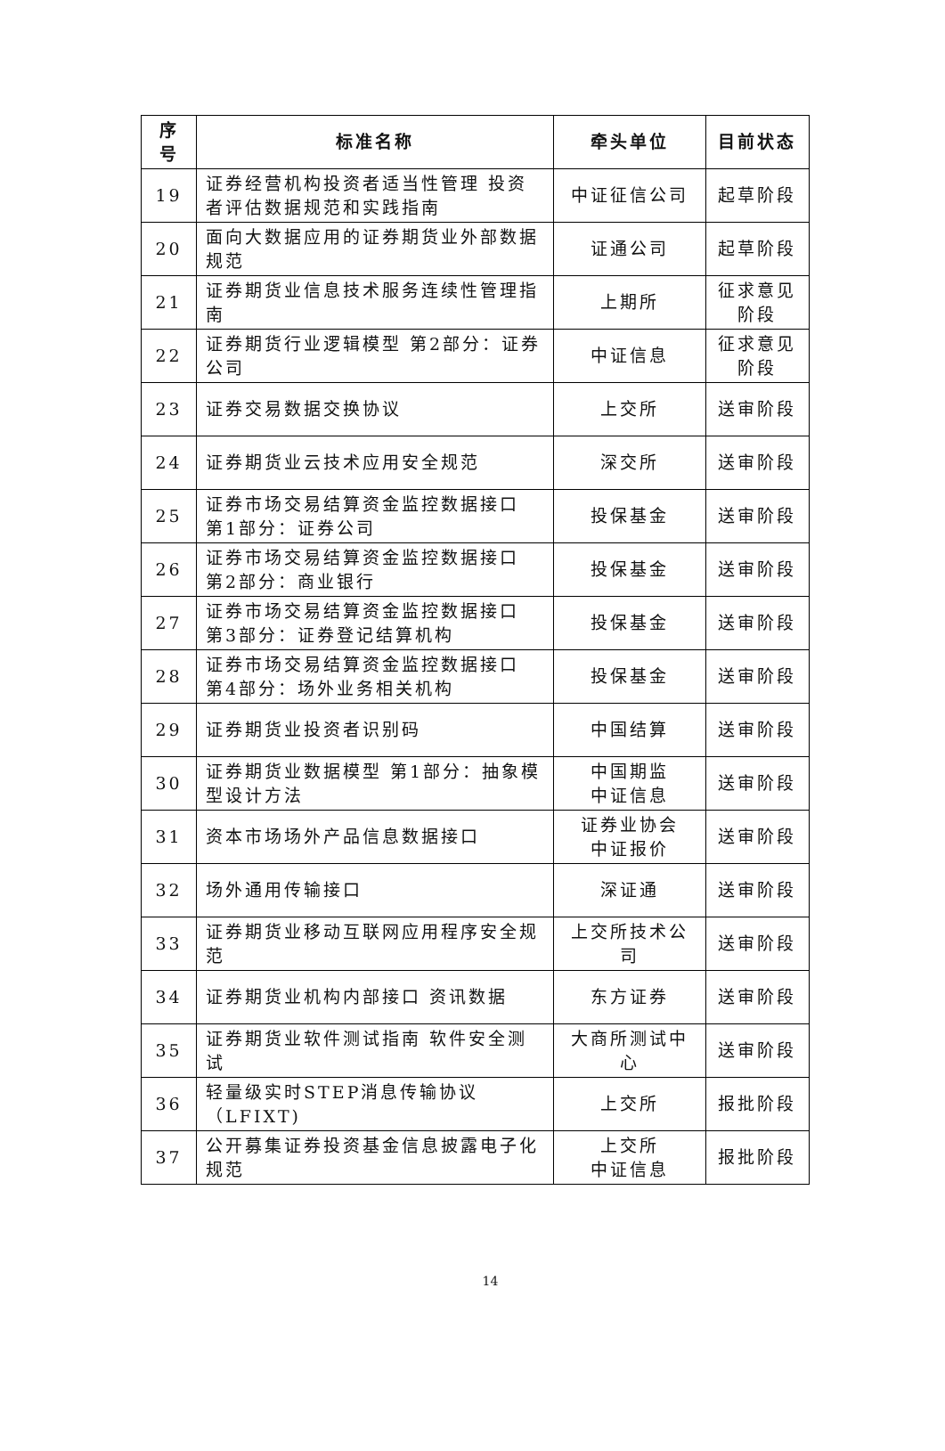| 序号 | 标准名称 | 牵头单位 | 目前状态 |
| --- | --- | --- | --- |
| 19 | 证券经营机构投资者适当性管理 投资者评估数据规范和实践指南 | 中证征信公司 | 起草阶段 |
| 20 | 面向大数据应用的证券期货业外部数据规范 | 证通公司 | 起草阶段 |
| 21 | 证券期货业信息技术服务连续性管理指南 | 上期所 | 征求意见阶段 |
| 22 | 证券期货行业逻辑模型 第2部分：证券公司 | 中证信息 | 征求意见阶段 |
| 23 | 证券交易数据交换协议 | 上交所 | 送审阶段 |
| 24 | 证券期货业云技术应用安全规范 | 深交所 | 送审阶段 |
| 25 | 证券市场交易结算资金监控数据接口 第1部分：证券公司 | 投保基金 | 送审阶段 |
| 26 | 证券市场交易结算资金监控数据接口 第2部分：商业银行 | 投保基金 | 送审阶段 |
| 27 | 证券市场交易结算资金监控数据接口 第3部分：证券登记结算机构 | 投保基金 | 送审阶段 |
| 28 | 证券市场交易结算资金监控数据接口 第4部分：场外业务相关机构 | 投保基金 | 送审阶段 |
| 29 | 证券期货业投资者识别码 | 中国结算 | 送审阶段 |
| 30 | 证券期货业数据模型 第1部分：抽象模型设计方法 | 中国期监 中证信息 | 送审阶段 |
| 31 | 资本市场场外产品信息数据接口 | 证券业协会 中证报价 | 送审阶段 |
| 32 | 场外通用传输接口 | 深证通 | 送审阶段 |
| 33 | 证券期货业移动互联网应用程序安全规范 | 上交所技术公司 | 送审阶段 |
| 34 | 证券期货业机构内部接口 资讯数据 | 东方证券 | 送审阶段 |
| 35 | 证券期货业软件测试指南 软件安全测试 | 大商所测试中心 | 送审阶段 |
| 36 | 轻量级实时STEP消息传输协议（LFIXT) | 上交所 | 报批阶段 |
| 37 | 公开募集证券投资基金信息披露电子化规范 | 上交所 中证信息 | 报批阶段 |
14